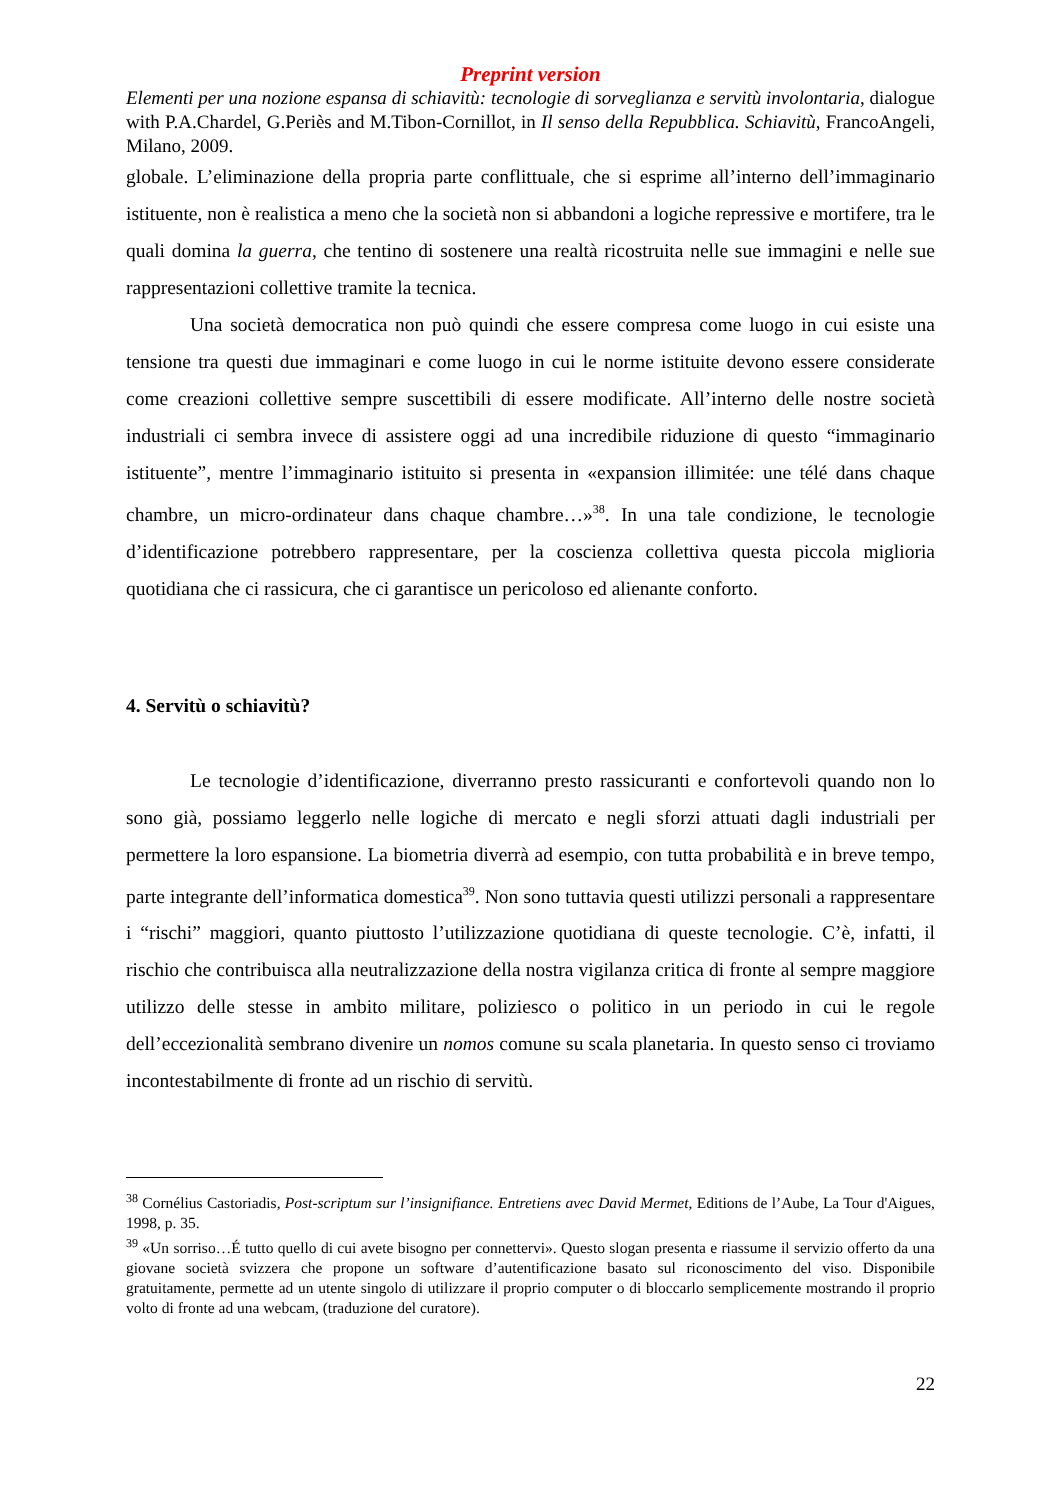Preprint version
Elementi per una nozione espansa di schiavitù: tecnologie di sorveglianza e servitù involontaria, dialogue with P.A.Chardel, G.Periès and M.Tibon-Cornillot, in Il senso della Repubblica. Schiavitù, FrancoAngeli, Milano, 2009.
globale. L’eliminazione della propria parte conflittuale, che si esprime all’interno dell’immaginario istituente, non è realistica a meno che la società non si abbandoni a logiche repressive e mortifere, tra le quali domina la guerra, che tentino di sostenere una realtà ricostruita nelle sue immagini e nelle sue rappresentazioni collettive tramite la tecnica.
Una società democratica non può quindi che essere compresa come luogo in cui esiste una tensione tra questi due immaginari e come luogo in cui le norme istituite devono essere considerate come creazioni collettive sempre suscettibili di essere modificate. All’interno delle nostre società industriali ci sembra invece di assistere oggi ad una incredibile riduzione di questo “immaginario istituente”, mentre l’immaginario istituito si presenta in «expansion illimitée: une télé dans chaque chambre, un micro-ordinateur dans chaque chambre…»<sup>38</sup>. In una tale condizione, le tecnologie d’identificazione potrebbero rappresentare, per la coscienza collettiva questa piccola miglioria quotidiana che ci rassicura, che ci garantisce un pericoloso ed alienante conforto.
4. Servitù o schiavitù?
Le tecnologie d’identificazione, diverranno presto rassicuranti e confortevoli quando non lo sono già, possiamo leggerlo nelle logiche di mercato e negli sforzi attuati dagli industriali per permettere la loro espansione. La biometria diverrà ad esempio, con tutta probabilità e in breve tempo, parte integrante dell’informatica domestica<sup>39</sup>. Non sono tuttavia questi utilizzi personali a rappresentare i “rischi” maggiori, quanto piuttosto l’utilizzazione quotidiana di queste tecnologie. C’è, infatti, il rischio che contribuisca alla neutralizzazione della nostra vigilanza critica di fronte al sempre maggiore utilizzo delle stesse in ambito militare, poliziesco o politico in un periodo in cui le regole dell’eccezionalità sembrano divenire un nomos comune su scala planetaria. In questo senso ci troviamo incontestabilmente di fronte ad un rischio di servitù.
<sup>38</sup> Cornélius Castoriadis, Post-scriptum sur l’insignifiance. Entretiens avec David Mermet, Editions de l’Aube, La Tour d'Aigues, 1998, p. 35.
<sup>39</sup> «Un sorriso…É tutto quello di cui avete bisogno per connettervi». Questo slogan presenta e riassume il servizio offerto da una giovane società svizzera che propone un software d’autentificazione basato sul riconoscimento del viso. Disponibile gratuitamente, permette ad un utente singolo di utilizzare il proprio computer o di bloccarlo semplicemente mostrando il proprio volto di fronte ad una webcam, (traduzione del curatore).
22